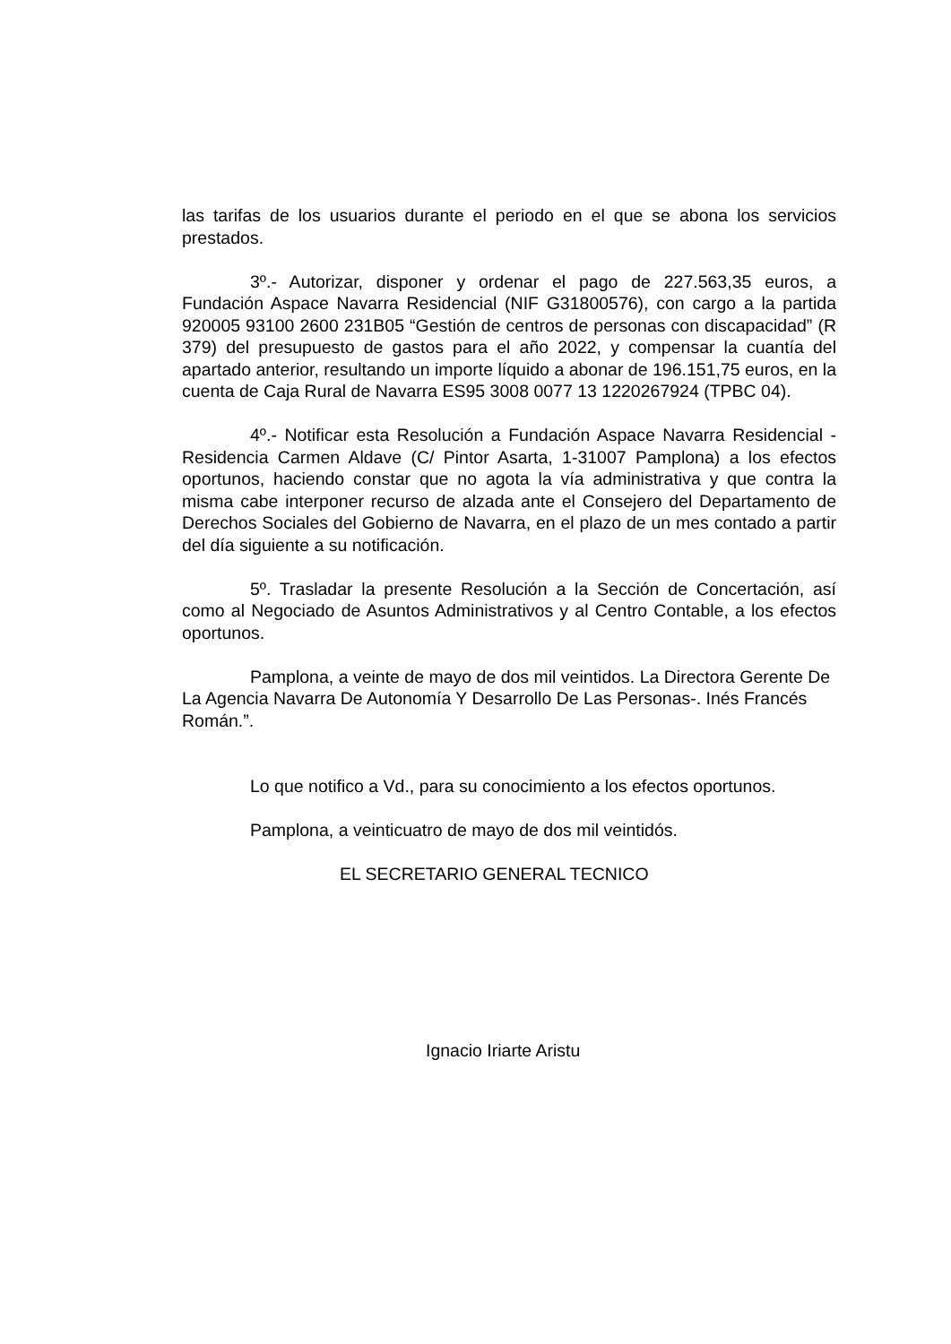las tarifas de los usuarios durante el periodo en el que se abona los servicios prestados.
3º.- Autorizar, disponer y ordenar el pago de 227.563,35 euros, a Fundación Aspace Navarra Residencial (NIF G31800576), con cargo a la partida 920005 93100 2600 231B05 “Gestión de centros de personas con discapacidad” (R 379) del presupuesto de gastos para el año 2022, y compensar la cuantía del apartado anterior, resultando un importe líquido a abonar de 196.151,75 euros, en la cuenta de Caja Rural de Navarra ES95 3008 0077 13 1220267924 (TPBC 04).
4º.- Notificar esta Resolución a Fundación Aspace Navarra Residencial - Residencia Carmen Aldave (C/ Pintor Asarta, 1-31007 Pamplona) a los efectos oportunos, haciendo constar que no agota la vía administrativa y que contra la misma cabe interponer recurso de alzada ante el Consejero del Departamento de Derechos Sociales del Gobierno de Navarra, en el plazo de un mes contado a partir del día siguiente a su notificación.
5º. Trasladar la presente Resolución a la Sección de Concertación, así como al Negociado de Asuntos Administrativos y al Centro Contable, a los efectos oportunos.
Pamplona, a veinte de mayo de dos mil veintidos. La Directora Gerente De La Agencia Navarra De Autonomía Y Desarrollo De Las Personas-. Inés Francés Román.”.
Lo que notifico a Vd., para su conocimiento a los efectos oportunos.
Pamplona, a veinticuatro de mayo de dos mil veintidós.
EL SECRETARIO GENERAL TECNICO
Ignacio Iriarte Aristu